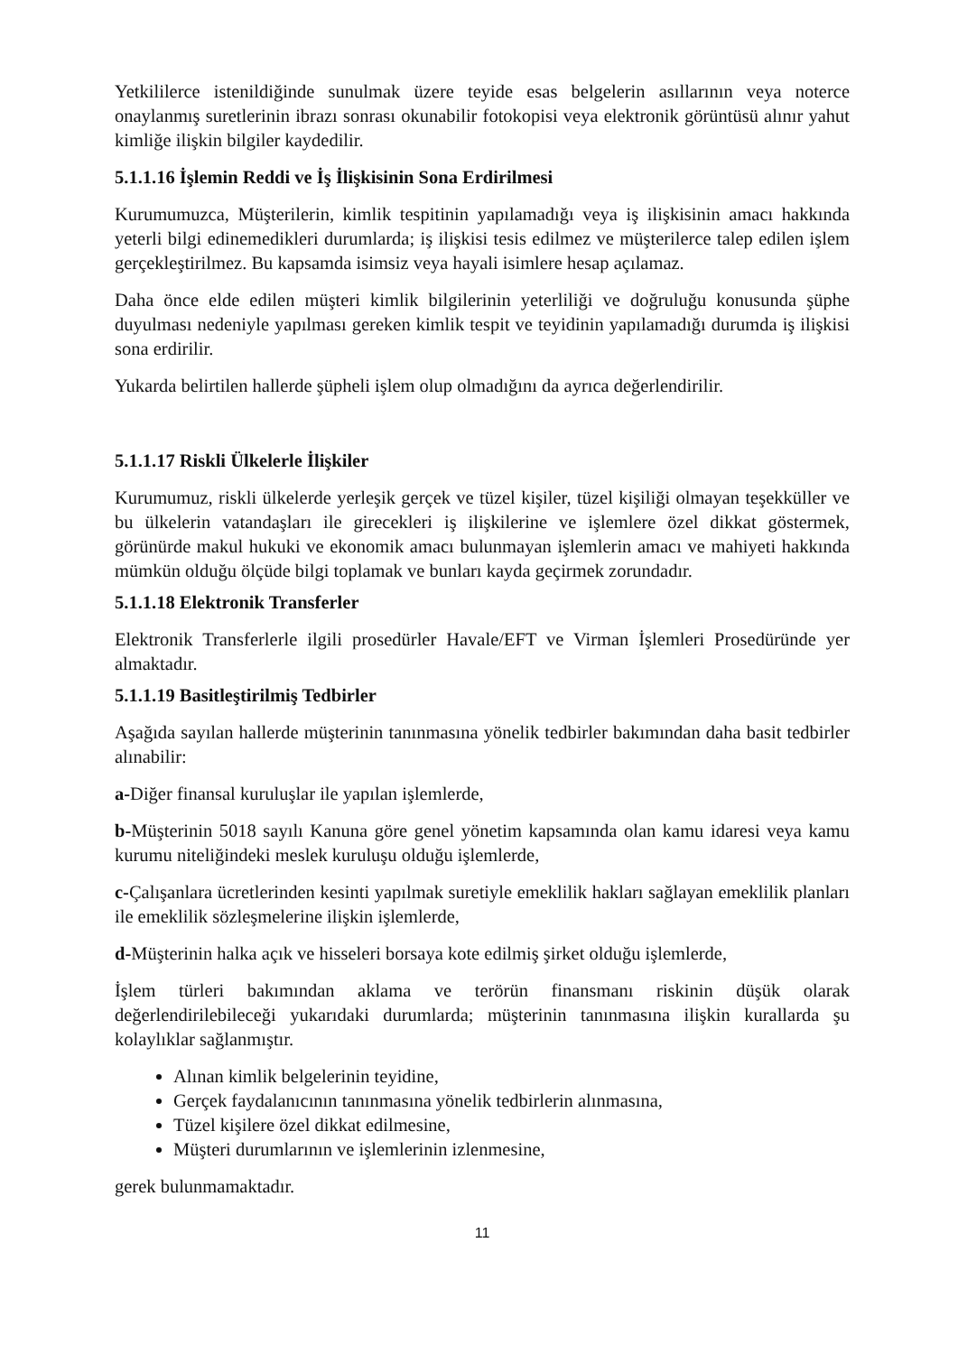Yetkililerce istenildiğinde sunulmak üzere teyide esas belgelerin asıllarının veya noterce onaylanmış suretlerinin ibrazı sonrası okunabilir fotokopisi veya elektronik görüntüsü alınır yahut kimliğe ilişkin bilgiler kaydedilir.
5.1.1.16 İşlemin Reddi ve İş İlişkisinin Sona Erdirilmesi
Kurumumuzca, Müşterilerin, kimlik tespitinin yapılamadığı veya iş ilişkisinin amacı hakkında yeterli bilgi edinemedikleri durumlarda; iş ilişkisi tesis edilmez ve müşterilerce talep edilen işlem gerçekleştirilmez. Bu kapsamda isimsiz veya hayali isimlere hesap açılamaz.
Daha önce elde edilen müşteri kimlik bilgilerinin yeterliliği ve doğruluğu konusunda şüphe duyulması nedeniyle yapılması gereken kimlik tespit ve teyidinin yapılamadığı durumda iş ilişkisi sona erdirilir.
Yukarda belirtilen hallerde şüpheli işlem olup olmadığını da ayrıca değerlendirilir.
5.1.1.17 Riskli Ülkelerle İlişkiler
Kurumumuz, riskli ülkelerde yerleşik gerçek ve tüzel kişiler, tüzel kişiliği olmayan teşekküller ve bu ülkelerin vatandaşları ile girecekleri iş ilişkilerine ve işlemlere özel dikkat göstermek, görünürde makul hukuki ve ekonomik amacı bulunmayan işlemlerin amacı ve mahiyeti hakkında mümkün olduğu ölçüde bilgi toplamak ve bunları kayda geçirmek zorundadır.
5.1.1.18 Elektronik Transferler
Elektronik Transferlerle ilgili prosedürler Havale/EFT ve Virman İşlemleri Prosedüründe yer almaktadır.
5.1.1.19 Basitleştirilmiş Tedbirler
Aşağıda sayılan hallerde müşterinin tanınmasına yönelik tedbirler bakımından daha basit tedbirler alınabilir:
a-Diğer finansal kuruluşlar ile yapılan işlemlerde,
b-Müşterinin 5018 sayılı Kanuna göre genel yönetim kapsamında olan kamu idaresi veya kamu kurumu niteliğindeki meslek kuruluşu olduğu işlemlerde,
c-Çalışanlara ücretlerinden kesinti yapılmak suretiyle emeklilik hakları sağlayan emeklilik planları ile emeklilik sözleşmelerine ilişkin işlemlerde,
d-Müşterinin halka açık ve hisseleri borsaya kote edilmiş şirket olduğu işlemlerde,
İşlem türleri bakımından aklama ve terörün finansmanı riskinin düşük olarak değerlendirilebileceği yukarıdaki durumlarda; müşterinin tanınmasına ilişkin kurallarda şu kolaylıklar sağlanmıştır.
Alınan kimlik belgelerinin teyidine,
Gerçek faydalanıcının tanınmasına yönelik tedbirlerin alınmasına,
Tüzel kişilere özel dikkat edilmesine,
Müşteri durumlarının ve işlemlerinin izlenmesine,
gerek bulunmamaktadır.
11